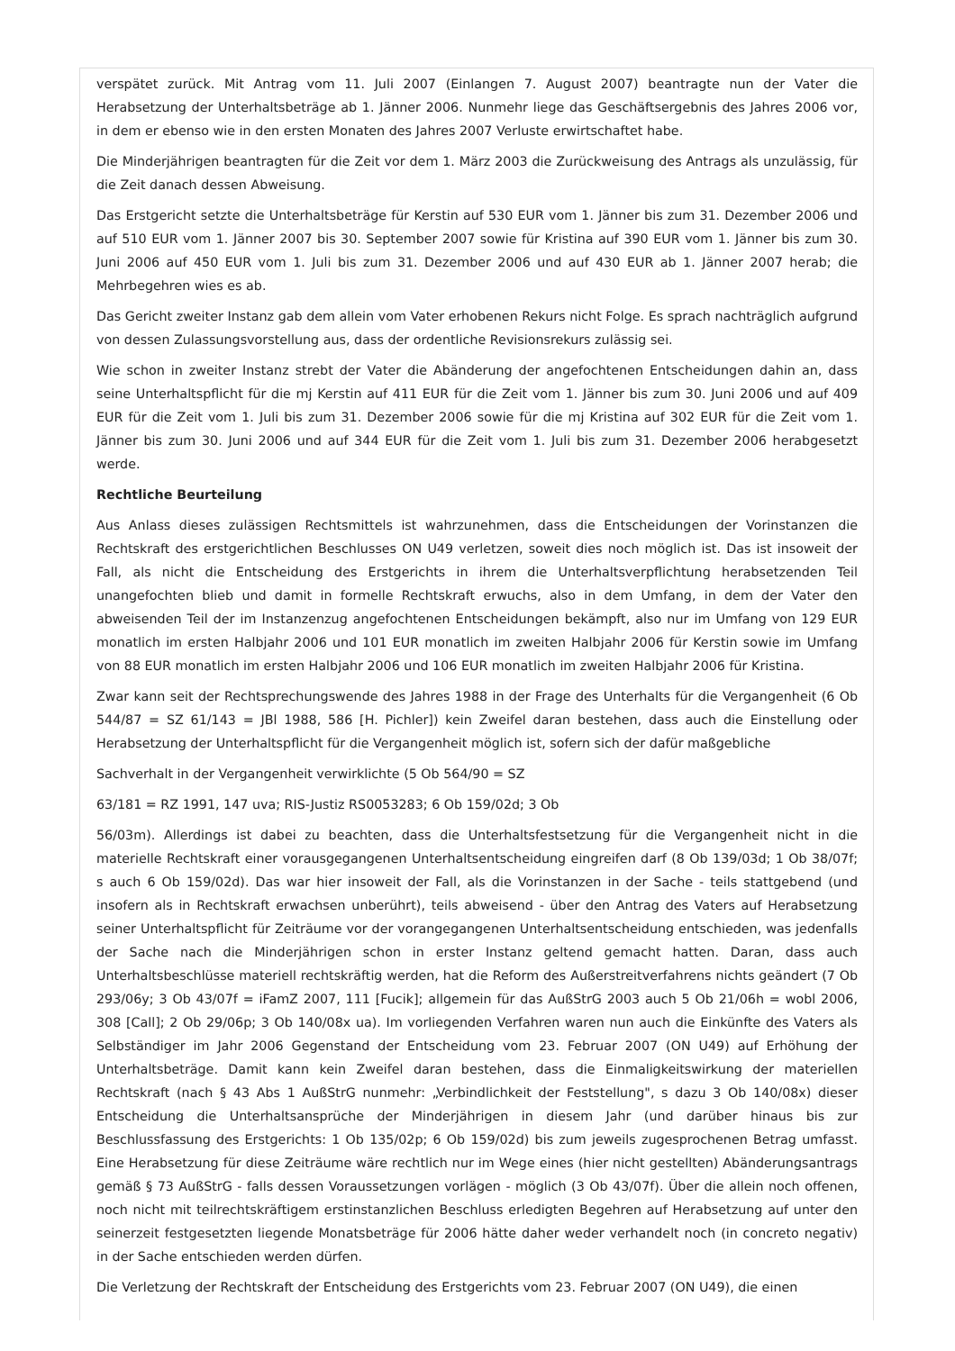verspätet zurück. Mit Antrag vom 11. Juli 2007 (Einlangen 7. August 2007) beantragte nun der Vater die Herabsetzung der Unterhaltsbeträge ab 1. Jänner 2006. Nunmehr liege das Geschäftsergebnis des Jahres 2006 vor, in dem er ebenso wie in den ersten Monaten des Jahres 2007 Verluste erwirtschaftet habe.
Die Minderjährigen beantragten für die Zeit vor dem 1. März 2003 die Zurückweisung des Antrags als unzulässig, für die Zeit danach dessen Abweisung.
Das Erstgericht setzte die Unterhaltsbeträge für Kerstin auf 530 EUR vom 1. Jänner bis zum 31. Dezember 2006 und auf 510 EUR vom 1. Jänner 2007 bis 30. September 2007 sowie für Kristina auf 390 EUR vom 1. Jänner bis zum 30. Juni 2006 auf 450 EUR vom 1. Juli bis zum 31. Dezember 2006 und auf 430 EUR ab 1. Jänner 2007 herab; die Mehrbegehren wies es ab.
Das Gericht zweiter Instanz gab dem allein vom Vater erhobenen Rekurs nicht Folge. Es sprach nachträglich aufgrund von dessen Zulassungsvorstellung aus, dass der ordentliche Revisionsrekurs zulässig sei.
Wie schon in zweiter Instanz strebt der Vater die Abänderung der angefochtenen Entscheidungen dahin an, dass seine Unterhaltspflicht für die mj Kerstin auf 411 EUR für die Zeit vom 1. Jänner bis zum 30. Juni 2006 und auf 409 EUR für die Zeit vom 1. Juli bis zum 31. Dezember 2006 sowie für die mj Kristina auf 302 EUR für die Zeit vom 1. Jänner bis zum 30. Juni 2006 und auf 344 EUR für die Zeit vom 1. Juli bis zum 31. Dezember 2006 herabgesetzt werde.
Rechtliche Beurteilung
Aus Anlass dieses zulässigen Rechtsmittels ist wahrzunehmen, dass die Entscheidungen der Vorinstanzen die Rechtskraft des erstgerichtlichen Beschlusses ON U49 verletzen, soweit dies noch möglich ist. Das ist insoweit der Fall, als nicht die Entscheidung des Erstgerichts in ihrem die Unterhaltsverpflichtung herabsetzenden Teil unangefochten blieb und damit in formelle Rechtskraft erwuchs, also in dem Umfang, in dem der Vater den abweisenden Teil der im Instanzenzug angefochtenen Entscheidungen bekämpft, also nur im Umfang von 129 EUR monatlich im ersten Halbjahr 2006 und 101 EUR monatlich im zweiten Halbjahr 2006 für Kerstin sowie im Umfang von 88 EUR monatlich im ersten Halbjahr 2006 und 106 EUR monatlich im zweiten Halbjahr 2006 für Kristina.
Zwar kann seit der Rechtsprechungswende des Jahres 1988 in der Frage des Unterhalts für die Vergangenheit (6 Ob 544/87 = SZ 61/143 = JBl 1988, 586 [H. Pichler]) kein Zweifel daran bestehen, dass auch die Einstellung oder Herabsetzung der Unterhaltspflicht für die Vergangenheit möglich ist, sofern sich der dafür maßgebliche
Sachverhalt in der Vergangenheit verwirklichte (5 Ob 564/90 = SZ
63/181 = RZ 1991, 147 uva; RIS-Justiz RS0053283; 6 Ob 159/02d; 3 Ob
56/03m). Allerdings ist dabei zu beachten, dass die Unterhaltsfestsetzung für die Vergangenheit nicht in die materielle Rechtskraft einer vorausgegangenen Unterhaltsentscheidung eingreifen darf (8 Ob 139/03d; 1 Ob 38/07f; s auch 6 Ob 159/02d). Das war hier insoweit der Fall, als die Vorinstanzen in der Sache - teils stattgebend (und insofern als in Rechtskraft erwachsen unberührt), teils abweisend - über den Antrag des Vaters auf Herabsetzung seiner Unterhaltspflicht für Zeiträume vor der vorangegangenen Unterhaltsentscheidung entschieden, was jedenfalls der Sache nach die Minderjährigen schon in erster Instanz geltend gemacht hatten. Daran, dass auch Unterhaltsbeschlüsse materiell rechtskräftig werden, hat die Reform des Außerstreitverfahrens nichts geändert (7 Ob 293/06y; 3 Ob 43/07f = iFamZ 2007, 111 [Fucik]; allgemein für das AußStrG 2003 auch 5 Ob 21/06h = wobl 2006, 308 [Call]; 2 Ob 29/06p; 3 Ob 140/08x ua). Im vorliegenden Verfahren waren nun auch die Einkünfte des Vaters als Selbständiger im Jahr 2006 Gegenstand der Entscheidung vom 23. Februar 2007 (ON U49) auf Erhöhung der Unterhaltsbeträge. Damit kann kein Zweifel daran bestehen, dass die Einmaligkeitswirkung der materiellen Rechtskraft (nach § 43 Abs 1 AußStrG nunmehr: „Verbindlichkeit der Feststellung", s dazu 3 Ob 140/08x) dieser Entscheidung die Unterhaltsansprüche der Minderjährigen in diesem Jahr (und darüber hinaus bis zur Beschlussfassung des Erstgerichts: 1 Ob 135/02p; 6 Ob 159/02d) bis zum jeweils zugesprochenen Betrag umfasst. Eine Herabsetzung für diese Zeiträume wäre rechtlich nur im Wege eines (hier nicht gestellten) Abänderungsantrags gemäß § 73 AußStrG - falls dessen Voraussetzungen vorlägen - möglich (3 Ob 43/07f). Über die allein noch offenen, noch nicht mit teilrechtskräftigem erstinstanzlichen Beschluss erledigten Begehren auf Herabsetzung auf unter den seinerzeit festgesetzten liegende Monatsbeträge für 2006 hätte daher weder verhandelt noch (in concreto negativ) in der Sache entschieden werden dürfen.
Die Verletzung der Rechtskraft der Entscheidung des Erstgerichts vom 23. Februar 2007 (ON U49), die einen